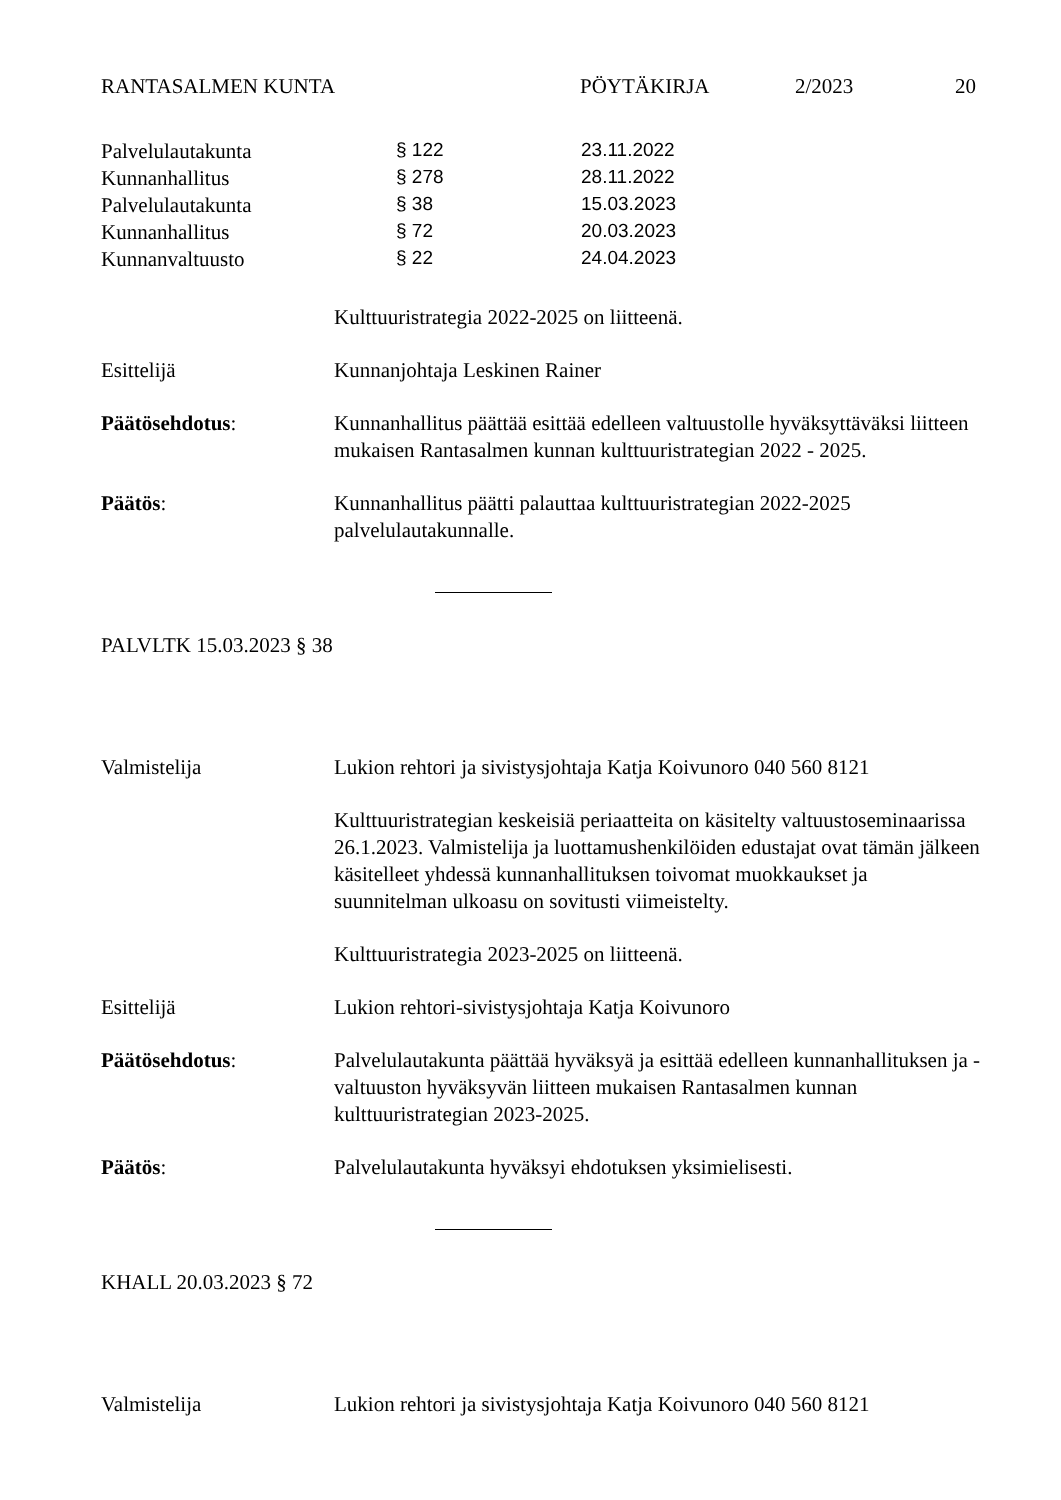RANTASALMEN KUNTA PÖYTÄKIRJA 2/2023 20
| Palvelulautakunta | § 122 | 23.11.2022 |
| Kunnanhallitus | § 278 | 28.11.2022 |
| Palvelulautakunta | § 38 | 15.03.2023 |
| Kunnanhallitus | § 72 | 20.03.2023 |
| Kunnanvaltuusto | § 22 | 24.04.2023 |
Kulttuuristrategia 2022-2025 on liitteenä.
Esittelijä Kunnanjohtaja Leskinen Rainer
Päätösehdotus: Kunnanhallitus päättää esittää edelleen valtuustolle hyväksyttäväksi liitteen mukaisen Rantasalmen kunnan kulttuuristrategian 2022 - 2025.
Päätös: Kunnanhallitus päätti palauttaa kulttuuristrategian 2022-2025 palvelulautakunnalle.
PALVLTK 15.03.2023 § 38
Valmistelija Lukion rehtori ja sivistysjohtaja Katja Koivunoro 040 560 8121
Kulttuuristrategian keskeisiä periaatteita on käsitelty valtuustoseminaarissa 26.1.2023. Valmistelija ja luottamushenkilöiden edustajat ovat tämän jälkeen käsitelleet yhdessä kunnanhallituksen toivomat muokkaukset ja suunnitelman ulkoasu on sovitusti viimeistelty.
Kulttuuristrategia 2023-2025 on liitteenä.
Esittelijä Lukion rehtori-sivistysjohtaja Katja Koivunoro
Päätösehdotus: Palvelulautakunta päättää hyväksyä ja esittää edelleen kunnanhallituksen ja -valtuuston hyväksyvän liitteen mukaisen Rantasalmen kunnan kulttuuristrategian 2023-2025.
Päätös: Palvelulautakunta hyväksyi ehdotuksen yksimielisesti.
KHALL 20.03.2023 § 72
Valmistelija Lukion rehtori ja sivistysjohtaja Katja Koivunoro 040 560 8121